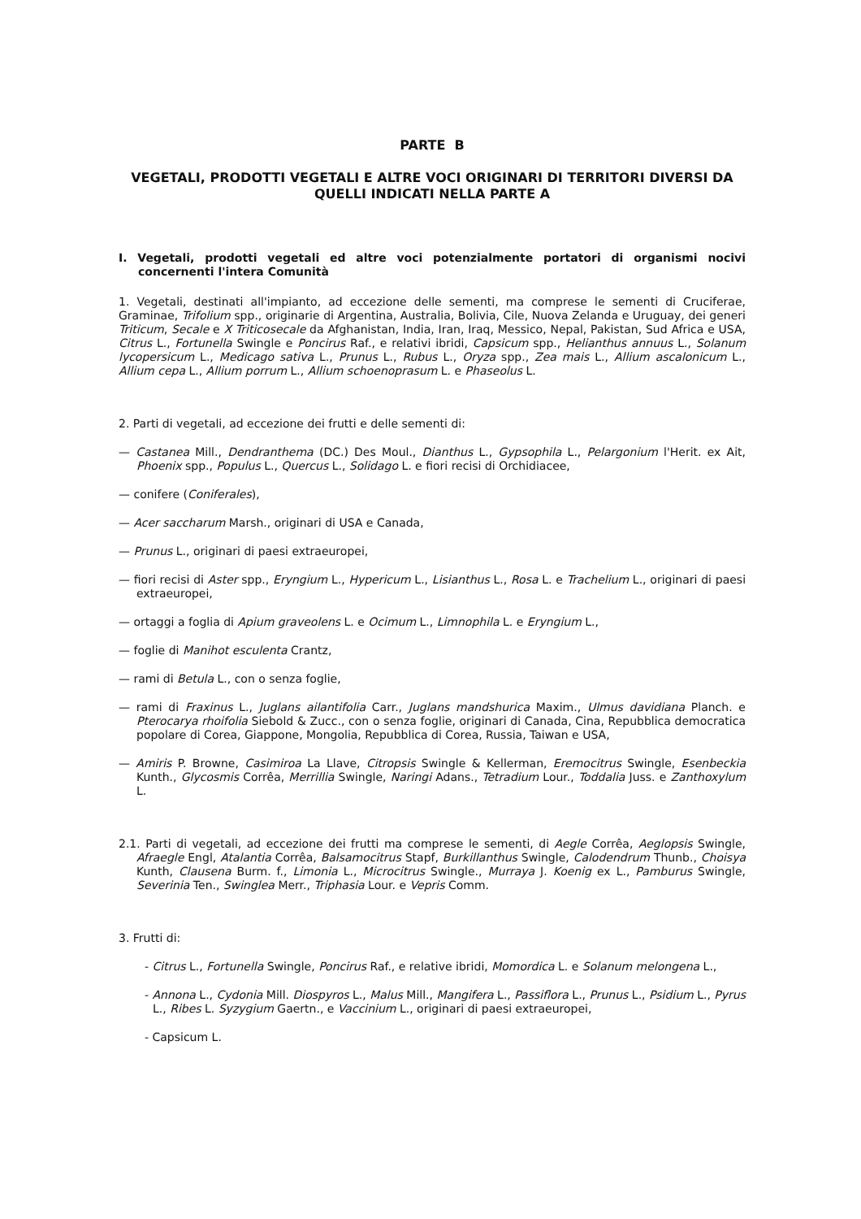PARTE B
VEGETALI, PRODOTTI VEGETALI E ALTRE VOCI ORIGINARI DI TERRITORI DIVERSI DA QUELLI INDICATI NELLA PARTE A
I. Vegetali, prodotti vegetali ed altre voci potenzialmente portatori di organismi nocivi concernenti l'intera Comunità
1. Vegetali, destinati all'impianto, ad eccezione delle sementi, ma comprese le sementi di Cruciferae, Graminae, Trifolium spp., originarie di Argentina, Australia, Bolivia, Cile, Nuova Zelanda e Uruguay, dei generi Triticum, Secale e X Triticosecale da Afghanistan, India, Iran, Iraq, Messico, Nepal, Pakistan, Sud Africa e USA, Citrus L., Fortunella Swingle e Poncirus Raf., e relativi ibridi, Capsicum spp., Helianthus annuus L., Solanum lycopersicum L., Medicago sativa L., Prunus L., Rubus L., Oryza spp., Zea mais L., Allium ascalonicum L., Allium cepa L., Allium porrum L., Allium schoenoprasum L. e Phaseolus L.
2. Parti di vegetali, ad eccezione dei frutti e delle sementi di:
— Castanea Mill., Dendranthema (DC.) Des Moul., Dianthus L., Gypsophila L., Pelargonium l'Herit. ex Ait, Phoenix spp., Populus L., Quercus L., Solidago L. e fiori recisi di Orchidiacee,
— conifere (Coniferales),
— Acer saccharum Marsh., originari di USA e Canada,
— Prunus L., originari di paesi extraeuropei,
— fiori recisi di Aster spp., Eryngium L., Hypericum L., Lisianthus L., Rosa L. e Trachelium L., originari di paesi extraeuropei,
— ortaggi a foglia di Apium graveolens L. e Ocimum L., Limnophila L. e Eryngium L.,
— foglie di Manihot esculenta Crantz,
— rami di Betula L., con o senza foglie,
— rami di Fraxinus L., Juglans ailantifolia Carr., Juglans mandshurica Maxim., Ulmus davidiana Planch. e Pterocarya rhoifolia Siebold & Zucc., con o senza foglie, originari di Canada, Cina, Repubblica democratica popolare di Corea, Giappone, Mongolia, Repubblica di Corea, Russia, Taiwan e USA,
— Amiris P. Browne, Casimiroa La Llave, Citropsis Swingle & Kellerman, Eremocitrus Swingle, Esenbeckia Kunth., Glycosmis Corrêa, Merrillia Swingle, Naringi Adans., Tetradium Lour., Toddalia Juss. e Zanthoxylum L.
2.1. Parti di vegetali, ad eccezione dei frutti ma comprese le sementi, di Aegle Corrêa, Aeglopsis Swingle, Afraegle Engl, Atalantia Corrêa, Balsamocitrus Stapf, Burkillanthus Swingle, Calodendrum Thunb., Choisya Kunth, Clausena Burm. f., Limonia L., Microcitrus Swingle., Murraya J. Koenig ex L., Pamburus Swingle, Severinia Ten., Swinglea Merr., Triphasia Lour. e Vepris Comm.
3. Frutti di:
- Citrus L., Fortunella Swingle, Poncirus Raf., e relative ibridi, Momordica L. e Solanum melongena L.,
- Annona L., Cydonia Mill. Diospyros L., Malus Mill., Mangifera L., Passiflora L., Prunus L., Psidium L., Pyrus L., Ribes L. Syzygium Gaertn., e Vaccinium L., originari di paesi extraeuropei,
- Capsicum L.